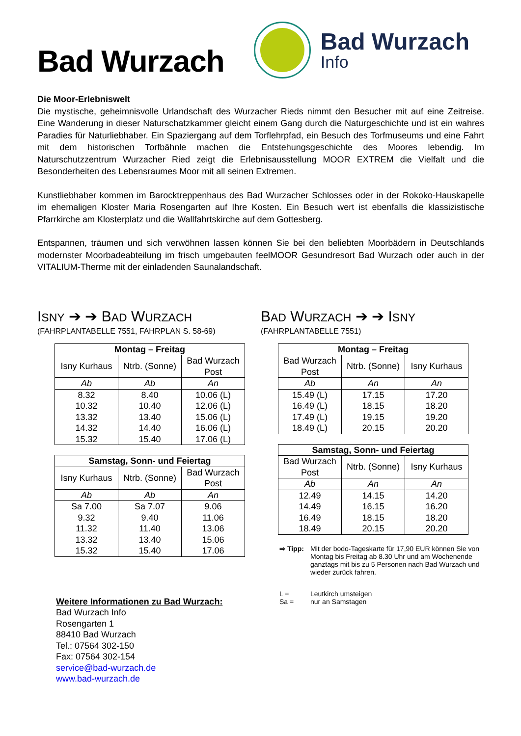Bad Wurzach
Bad Wurzach
Info
Die Moor-Erlebniswelt
Die mystische, geheimnisvolle Urlandschaft des Wurzacher Rieds nimmt den Besucher mit auf eine Zeitreise. Eine Wanderung in dieser Naturschatzkammer gleicht einem Gang durch die Naturgeschichte und ist ein wahres Paradies für Naturliebhaber. Ein Spaziergang auf dem Torflehrpfad, ein Besuch des Torfmuseums und eine Fahrt mit dem historischen Torfbähnle machen die Entstehungsgeschichte des Moores lebendig. Im Naturschutzzentrum Wurzacher Ried zeigt die Erlebnisausstellung MOOR EXTREM die Vielfalt und die Besonderheiten des Lebensraumes Moor mit all seinen Extremen.
Kunstliebhaber kommen im Barocktreppenhaus des Bad Wurzacher Schlosses oder in der Rokoko-Hauskapelle im ehemaligen Kloster Maria Rosengarten auf Ihre Kosten. Ein Besuch wert ist ebenfalls die klassizistische Pfarrkirche am Klosterplatz und die Wallfahrtskirche auf dem Gottesberg.
Entspannen, träumen und sich verwöhnen lassen können Sie bei den beliebten Moorbädern in Deutschlands modernster Moorbadeabteilung im frisch umgebauten feelMOOR Gesundresort Bad Wurzach oder auch in der VITALIUM-Therme mit der einladenden Saunalandschaft.
ISNY ➔ ➔ BAD WURZACH
(FAHRPLANTABELLE 7551, FAHRPLAN S. 58-69)
| Montag – Freitag | | |
| --- | --- | --- |
| Isny Kurhaus | Ntrb. (Sonne) | Bad Wurzach Post |
| Ab | Ab | An |
| 8.32 | 8.40 | 10.06 (L) |
| 10.32 | 10.40 | 12.06 (L) |
| 13.32 | 13.40 | 15.06 (L) |
| 14.32 | 14.40 | 16.06 (L) |
| 15.32 | 15.40 | 17.06 (L) |
| Samstag, Sonn- und Feiertag | | |
| --- | --- | --- |
| Isny Kurhaus | Ntrb. (Sonne) | Bad Wurzach Post |
| Ab | Ab | An |
| Sa 7.00 | Sa 7.07 | 9.06 |
| 9.32 | 9.40 | 11.06 |
| 11.32 | 11.40 | 13.06 |
| 13.32 | 13.40 | 15.06 |
| 15.32 | 15.40 | 17.06 |
Weitere Informationen zu Bad Wurzach:
Bad Wurzach Info
Rosengarten 1
88410 Bad Wurzach
Tel.: 07564 302-150
Fax: 07564 302-154
service@bad-wurzach.de
www.bad-wurzach.de
BAD WURZACH ➔ ➔ ISNY
(FAHRPLANTABELLE 7551)
| Montag – Freitag | | |
| --- | --- | --- |
| Bad Wurzach Post | Ntrb. (Sonne) | Isny Kurhaus |
| Ab | An | An |
| 15.49 (L) | 17.15 | 17.20 |
| 16.49 (L) | 18.15 | 18.20 |
| 17.49 (L) | 19.15 | 19.20 |
| 18.49 (L) | 20.15 | 20.20 |
| Samstag, Sonn- und Feiertag | | |
| --- | --- | --- |
| Bad Wurzach Post | Ntrb. (Sonne) | Isny Kurhaus |
| Ab | An | An |
| 12.49 | 14.15 | 14.20 |
| 14.49 | 16.15 | 16.20 |
| 16.49 | 18.15 | 18.20 |
| 18.49 | 20.15 | 20.20 |
⇒ Tipp: Mit der bodo-Tageskarte für 17,90 EUR können Sie von Montag bis Freitag ab 8.30 Uhr und am Wochenende ganztags mit bis zu 5 Personen nach Bad Wurzach und wieder zurück fahren.
L = Leutkirch umsteigen
Sa = nur an Samstagen